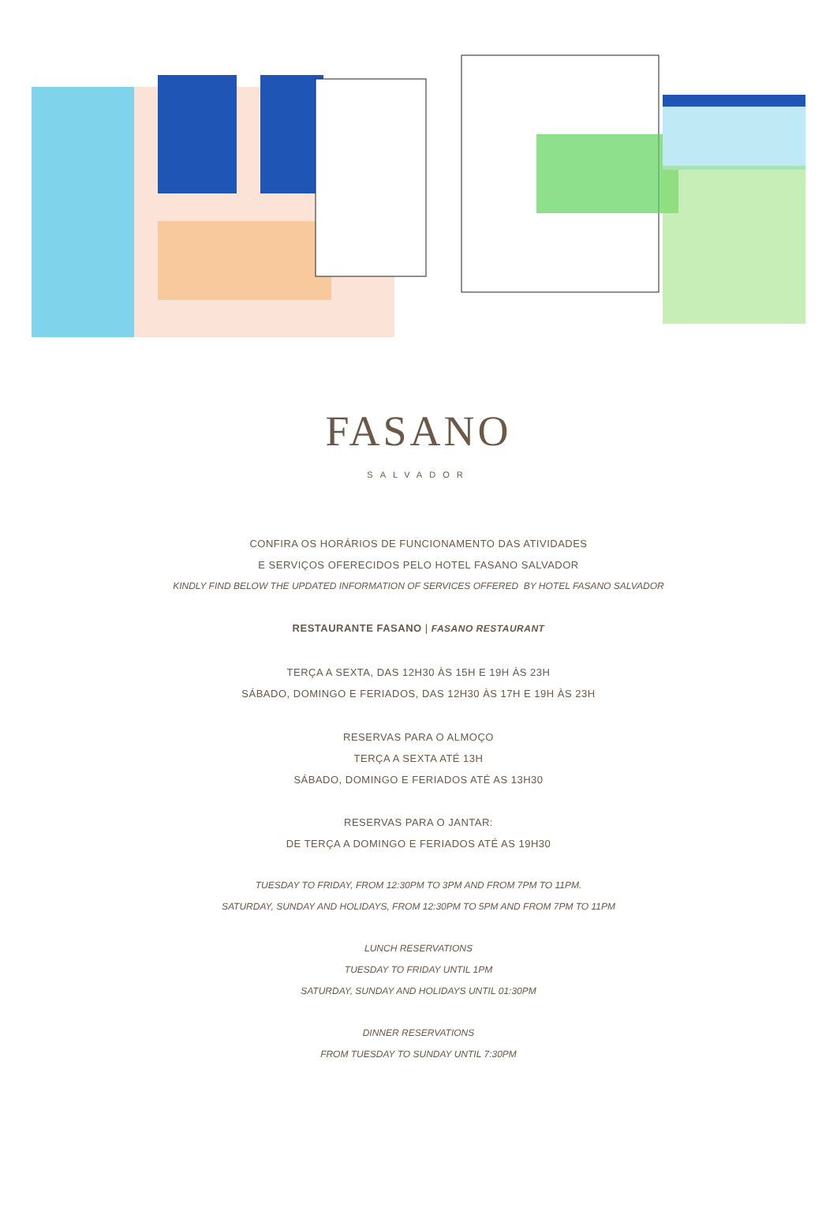FASANO
SALVADOR
CONFIRA OS HORÁRIOS DE FUNCIONAMENTO DAS ATIVIDADES
E SERVIÇOS OFERECIDOS PELO HOTEL FASANO SALVADOR
KINDLY FIND BELOW THE UPDATED INFORMATION OF SERVICES OFFERED BY HOTEL FASANO SALVADOR
RESTAURANTE FASANO | FASANO RESTAURANT
TERÇA A SEXTA, DAS 12H30 ÀS 15H E 19H ÀS 23H
SÁBADO, DOMINGO E FERIADOS, DAS 12H30 ÀS 17H E 19H ÀS 23H
RESERVAS PARA O ALMOÇO
TERÇA A SEXTA ATÉ 13H
SÁBADO, DOMINGO E FERIADOS ATÉ AS 13H30
RESERVAS PARA O JANTAR:
DE TERÇA A DOMINGO E FERIADOS ATÉ AS 19H30
TUESDAY TO FRIDAY, FROM 12:30PM TO 3PM AND FROM 7PM TO 11PM.
SATURDAY, SUNDAY AND HOLIDAYS, FROM 12:30PM TO 5PM AND FROM 7PM TO 11PM
LUNCH RESERVATIONS
TUESDAY TO FRIDAY UNTIL 1PM
SATURDAY, SUNDAY AND HOLIDAYS UNTIL 01:30PM
DINNER RESERVATIONS
FROM TUESDAY TO SUNDAY UNTIL 7:30PM